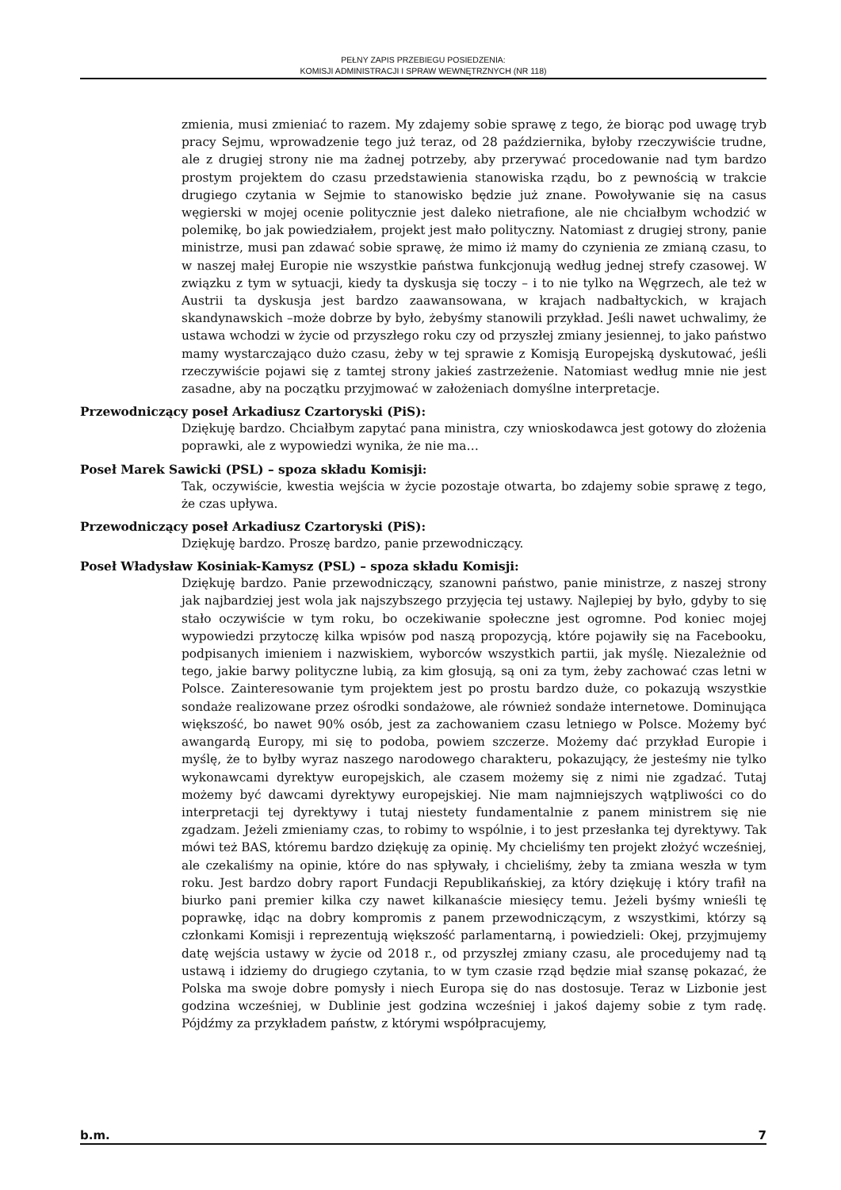PEŁNY ZAPIS PRZEBIEGU POSIEDZENIA:
KOMISJI ADMINISTRACJI I SPRAW WEWNĘTRZNYCH (NR 118)
zmienia, musi zmieniać to razem. My zdajemy sobie sprawę z tego, że biorąc pod uwagę tryb pracy Sejmu, wprowadzenie tego już teraz, od 28 października, byłoby rzeczywiście trudne, ale z drugiej strony nie ma żadnej potrzeby, aby przerywać procedowanie nad tym bardzo prostym projektem do czasu przedstawienia stanowiska rządu, bo z pewnością w trakcie drugiego czytania w Sejmie to stanowisko będzie już znane. Powoływanie się na casus węgierski w mojej ocenie politycznie jest daleko nietrafione, ale nie chciałbym wchodzić w polemikę, bo jak powiedziałem, projekt jest mało polityczny. Natomiast z drugiej strony, panie ministrze, musi pan zdawać sobie sprawę, że mimo iż mamy do czynienia ze zmianą czasu, to w naszej małej Europie nie wszystkie państwa funkcjonują według jednej strefy czasowej. W związku z tym w sytuacji, kiedy ta dyskusja się toczy – i to nie tylko na Węgrzech, ale też w Austrii ta dyskusja jest bardzo zaawansowana, w krajach nadbałtyckich, w krajach skandynawskich –może dobrze by było, żebyśmy stanowili przykład. Jeśli nawet uchwalimy, że ustawa wchodzi w życie od przyszłego roku czy od przyszłej zmiany jesiennej, to jako państwo mamy wystarczająco dużo czasu, żeby w tej sprawie z Komisją Europejską dyskutować, jeśli rzeczywiście pojawi się z tamtej strony jakieś zastrzeżenie. Natomiast według mnie nie jest zasadne, aby na początku przyjmować w założeniach domyślne interpretacje.
Przewodniczący poseł Arkadiusz Czartoryski (PiS):
Dziękuję bardzo. Chciałbym zapytać pana ministra, czy wnioskodawca jest gotowy do złożenia poprawki, ale z wypowiedzi wynika, że nie ma…
Poseł Marek Sawicki (PSL) – spoza składu Komisji:
Tak, oczywiście, kwestia wejścia w życie pozostaje otwarta, bo zdajemy sobie sprawę z tego, że czas upływa.
Przewodniczący poseł Arkadiusz Czartoryski (PiS):
Dziękuję bardzo. Proszę bardzo, panie przewodniczący.
Poseł Władysław Kosiniak-Kamysz (PSL) – spoza składu Komisji:
Dziękuję bardzo. Panie przewodniczący, szanowni państwo, panie ministrze, z naszej strony jak najbardziej jest wola jak najszybszego przyjęcia tej ustawy. Najlepiej by było, gdyby to się stało oczywiście w tym roku, bo oczekiwanie społeczne jest ogromne. Pod koniec mojej wypowiedzi przytoczę kilka wpisów pod naszą propozycją, które pojawiły się na Facebooku, podpisanych imieniem i nazwiskiem, wyborców wszystkich partii, jak myślę. Niezależnie od tego, jakie barwy polityczne lubią, za kim głosują, są oni za tym, żeby zachować czas letni w Polsce. Zainteresowanie tym projektem jest po prostu bardzo duże, co pokazują wszystkie sondaże realizowane przez ośrodki sondażowe, ale również sondaże internetowe. Dominująca większość, bo nawet 90% osób, jest za zachowaniem czasu letniego w Polsce. Możemy być awangardą Europy, mi się to podoba, powiem szczerze. Możemy dać przykład Europie i myślę, że to byłby wyraz naszego narodowego charakteru, pokazujący, że jesteśmy nie tylko wykonawcami dyrektyw europejskich, ale czasem możemy się z nimi nie zgadzać. Tutaj możemy być dawcami dyrektywy europejskiej. Nie mam najmniejszych wątpliwości co do interpretacji tej dyrektywy i tutaj niestety fundamentalnie z panem ministrem się nie zgadzam. Jeżeli zmieniamy czas, to robimy to wspólnie, i to jest przesłanka tej dyrektywy. Tak mówi też BAS, któremu bardzo dziękuję za opinię. My chcieliśmy ten projekt złożyć wcześniej, ale czekaliśmy na opinie, które do nas spływały, i chcieliśmy, żeby ta zmiana weszła w tym roku. Jest bardzo dobry raport Fundacji Republikańskiej, za który dziękuję i który trafił na biurko pani premier kilka czy nawet kilkanaście miesięcy temu. Jeżeli byśmy wnieśli tę poprawkę, idąc na dobry kompromis z panem przewodniczącym, z wszystkimi, którzy są członkami Komisji i reprezentują większość parlamentarną, i powiedzieli: Okej, przyjmujemy datę wejścia ustawy w życie od 2018 r., od przyszłej zmiany czasu, ale procedujemy nad tą ustawą i idziemy do drugiego czytania, to w tym czasie rząd będzie miał szansę pokazać, że Polska ma swoje dobre pomysły i niech Europa się do nas dostosuje. Teraz w Lizbonie jest godzina wcześniej, w Dublinie jest godzina wcześniej i jakoś dajemy sobie z tym radę. Pójdźmy za przykładem państw, z którymi współpracujemy,
b.m. 7